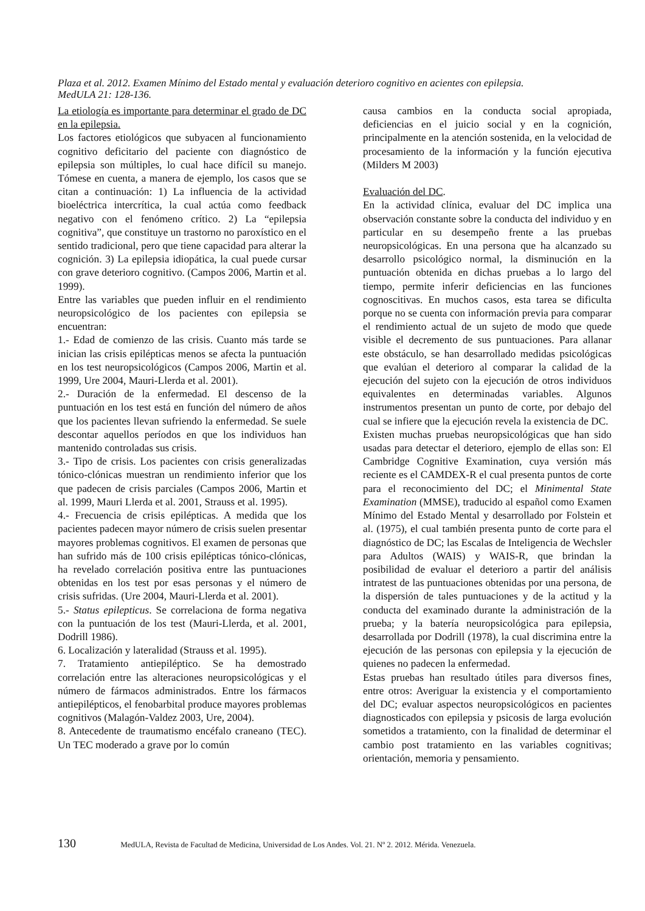Plaza et al. 2012. Examen Mínimo del Estado mental y evaluación deterioro cognitivo en acientes con epilepsia. MedULA 21: 128-136.
La etiología es importante para determinar el grado de DC en la epilepsia.
Los factores etiológicos que subyacen al funcionamiento cognitivo deficitario del paciente con diagnóstico de epilepsia son múltiples, lo cual hace difícil su manejo. Tómese en cuenta, a manera de ejemplo, los casos que se citan a continuación: 1) La influencia de la actividad bioeléctrica intercrítica, la cual actúa como feedback negativo con el fenómeno crítico. 2) La “epilepsia cognitiva”, que constituye un trastorno no paroxístico en el sentido tradicional, pero que tiene capacidad para alterar la cognición. 3) La epilepsia idiopática, la cual puede cursar con grave deterioro cognitivo. (Campos 2006, Martin et al. 1999).
Entre las variables que pueden influir en el rendimiento neuropsicológico de los pacientes con epilepsia se encuentran:
1.- Edad de comienzo de las crisis. Cuanto más tarde se inician las crisis epilépticas menos se afecta la puntuación en los test neuropsicológicos (Campos 2006, Martin et al. 1999, Ure 2004, Mauri-Llerda et al. 2001).
2.- Duración de la enfermedad. El descenso de la puntuación en los test está en función del número de años que los pacientes llevan sufriendo la enfermedad. Se suele descontar aquellos períodos en que los individuos han mantenido controladas sus crisis.
3.- Tipo de crisis. Los pacientes con crisis generalizadas tónico-clónicas muestran un rendimiento inferior que los que padecen de crisis parciales (Campos 2006, Martin et al. 1999, Mauri Llerda et al. 2001, Strauss et al. 1995).
4.- Frecuencia de crisis epilépticas. A medida que los pacientes padecen mayor número de crisis suelen presentar mayores problemas cognitivos. El examen de personas que han sufrido más de 100 crisis epilépticas tónico-clónicas, ha revelado correlación positiva entre las puntuaciones obtenidas en los test por esas personas y el número de crisis sufridas. (Ure 2004, Mauri-Llerda et al. 2001).
5.- Status epilepticus. Se correlaciona de forma negativa con la puntuación de los test (Mauri-Llerda, et al. 2001, Dodrill 1986).
6. Localización y lateralidad (Strauss et al. 1995).
7. Tratamiento antiepiléptico. Se ha demostrado correlación entre las alteraciones neuropsicológicas y el número de fármacos administrados. Entre los fármacos antiepilépticos, el fenobarbital produce mayores problemas cognitivos (Malagón-Valdez 2003, Ure, 2004).
8. Antecedente de traumatismo encéfalo craneano (TEC). Un TEC moderado a grave por lo común
causa cambios en la conducta social apropiada, deficiencias en el juicio social y en la cognición, principalmente en la atención sostenida, en la velocidad de procesamiento de la información y la función ejecutiva (Milders M 2003)
Evaluación del DC.
En la actividad clínica, evaluar del DC implica una observación constante sobre la conducta del individuo y en particular en su desempeño frente a las pruebas neuropsicológicas. En una persona que ha alcanzado su desarrollo psicológico normal, la disminución en la puntuación obtenida en dichas pruebas a lo largo del tiempo, permite inferir deficiencias en las funciones cognoscitivas. En muchos casos, esta tarea se dificulta porque no se cuenta con información previa para comparar el rendimiento actual de un sujeto de modo que quede visible el decremento de sus puntuaciones. Para allanar este obstáculo, se han desarrollado medidas psicológicas que evalúan el deterioro al comparar la calidad de la ejecución del sujeto con la ejecución de otros individuos equivalentes en determinadas variables. Algunos instrumentos presentan un punto de corte, por debajo del cual se infiere que la ejecución revela la existencia de DC.
Existen muchas pruebas neuropsicológicas que han sido usadas para detectar el deterioro, ejemplo de ellas son: El Cambridge Cognitive Examination, cuya versión más reciente es el CAMDEX-R el cual presenta puntos de corte para el reconocimiento del DC; el Minimental State Examination (MMSE), traducido al español como Examen Mínimo del Estado Mental y desarrollado por Folstein et al. (1975), el cual también presenta punto de corte para el diagnóstico de DC; las Escalas de Inteligencia de Wechsler para Adultos (WAIS) y WAIS-R, que brindan la posibilidad de evaluar el deterioro a partir del análisis intratest de las puntuaciones obtenidas por una persona, de la dispersión de tales puntuaciones y de la actitud y la conducta del examinado durante la administración de la prueba; y la batería neuropsicológica para epilepsia, desarrollada por Dodrill (1978), la cual discrimina entre la ejecución de las personas con epilepsia y la ejecución de quienes no padecen la enfermedad.
Estas pruebas han resultado útiles para diversos fines, entre otros: Averiguar la existencia y el comportamiento del DC; evaluar aspectos neuropsicológicos en pacientes diagnosticados con epilepsia y psicosis de larga evolución sometidos a tratamiento, con la finalidad de determinar el cambio post tratamiento en las variables cognitivas; orientación, memoria y pensamiento.
130 MedULA, Revista de Facultad de Medicina, Universidad de Los Andes. Vol. 21. Nº 2. 2012. Mérida. Venezuela.